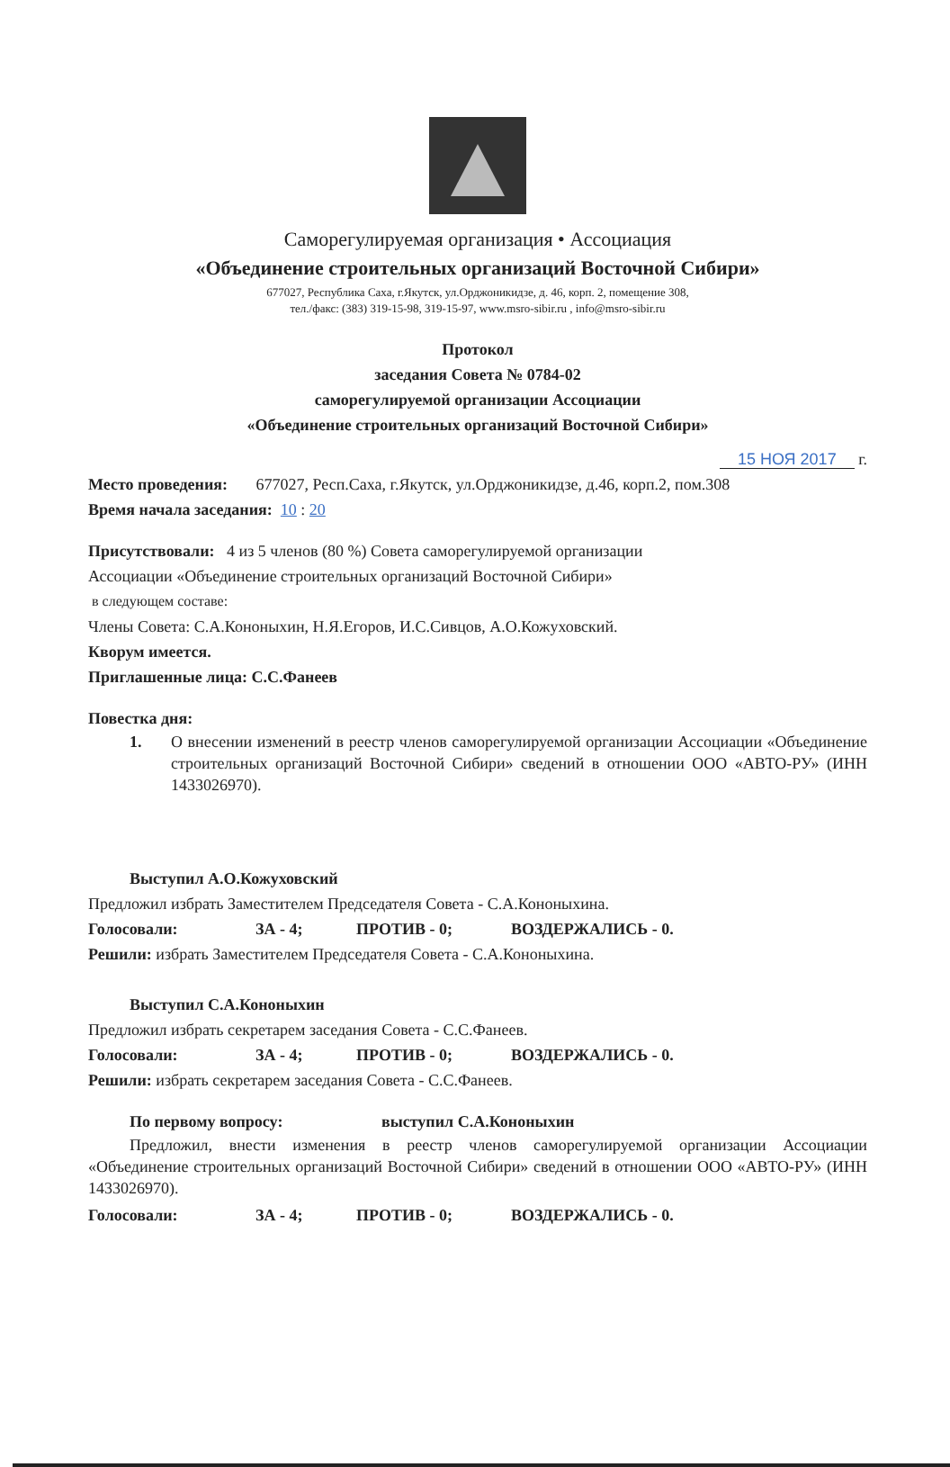Саморегулируемая организация • Ассоциация
«Объединение строительных организаций Восточной Сибири»
677027, Республика Саха, г.Якутск, ул.Орджоникидзе, д. 46, корп. 2, помещение 308,
тел./факс: (383) 319-15-98, 319-15-97, www.msro-sibir.ru , info@msro-sibir.ru
Протокол
заседания Совета № 0784-02
саморегулируемой организации Ассоциации
«Объединение строительных организаций Восточной Сибири»
15 НОЯ 2017 г.
Место проведения: 677027, Респ.Саха, г.Якутск, ул.Орджоникидзе, д.46, корп.2, пом.308
Время начала заседания: 10 : 20
Присутствовали: 4 из 5 членов (80 %) Совета саморегулируемой организации
Ассоциации «Объединение строительных организаций Восточной Сибири»
в следующем составе:
Члены Совета: С.А.Кононыхин, Н.Я.Егоров, И.С.Сивцов, А.О.Кожуховский.
Кворум имеется.
Приглашенные лица: С.С.Фанеев
Повестка дня:
1.
О внесении изменений в реестр членов саморегулируемой организации Ассоциации «Объединение строительных организаций Восточной Сибири» сведений в отношении ООО «АВТО-РУ» (ИНН 1433026970).
Выступил А.О.Кожуховский
Предложил избрать Заместителем Председателя Совета - С.А.Кононыхина.
Голосовали: ЗА - 4; ПРОТИВ - 0; ВОЗДЕРЖАЛИСЬ - 0.
Решили: избрать Заместителем Председателя Совета - С.А.Кононыхина.
Выступил С.А.Кононыхин
Предложил избрать секретарем заседания Совета - С.С.Фанеев.
Голосовали: ЗА - 4; ПРОТИВ - 0; ВОЗДЕРЖАЛИСЬ - 0.
Решили: избрать секретарем заседания Совета - С.С.Фанеев.
По первому вопросу: выступил С.А.Кононыхин
Предложил, внести изменения в реестр членов саморегулируемой организации Ассоциации «Объединение строительных организаций Восточной Сибири» сведений в отношении ООО «АВТО-РУ» (ИНН 1433026970).
Голосовали: ЗА - 4; ПРОТИВ - 0; ВОЗДЕРЖАЛИСЬ - 0.